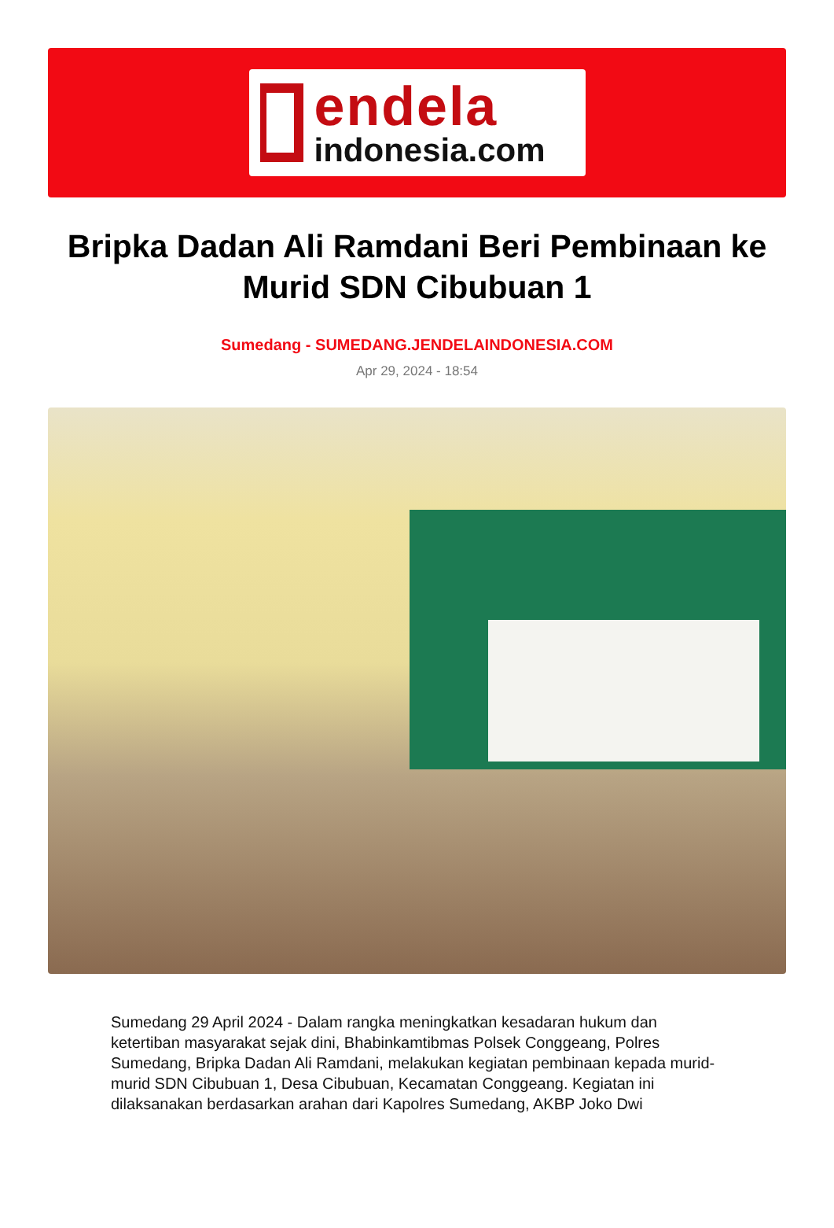endela
indonesia.com
Bripka Dadan Ali Ramdani Beri Pembinaan ke Murid SDN Cibubuan 1
Sumedang - SUMEDANG.JENDELAINDONESIA.COM
Apr 29, 2024 - 18:54
Sumedang 29 April 2024 - Dalam rangka meningkatkan kesadaran hukum dan ketertiban masyarakat sejak dini, Bhabinkamtibmas Polsek Conggeang, Polres Sumedang, Bripka Dadan Ali Ramdani, melakukan kegiatan pembinaan kepada murid-murid SDN Cibubuan 1, Desa Cibubuan, Kecamatan Conggeang. Kegiatan ini dilaksanakan berdasarkan arahan dari Kapolres Sumedang, AKBP Joko Dwi